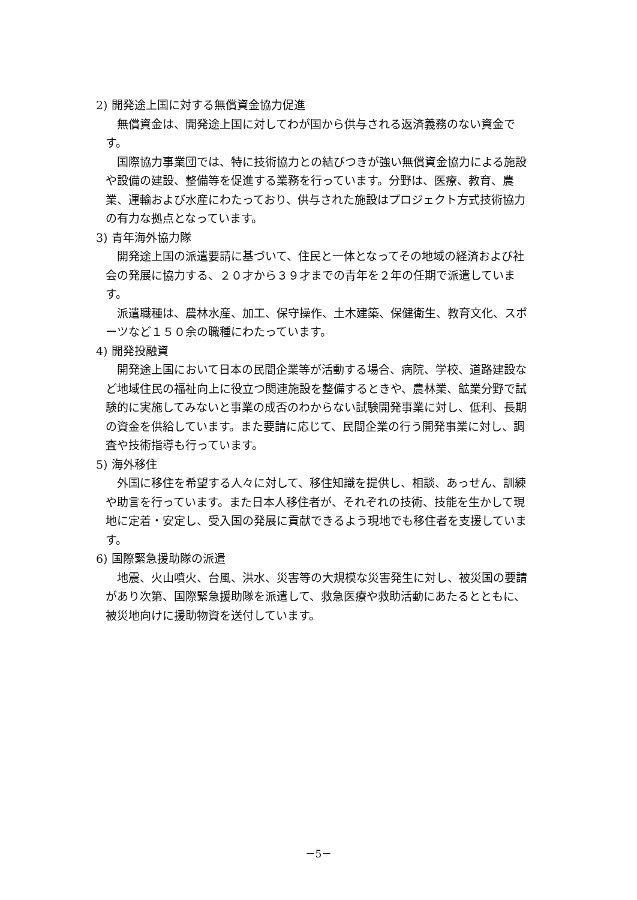2) 開発途上国に対する無償資金協力促進
無償資金は、開発途上国に対してわが国から供与される返済義務のない資金です。
国際協力事業団では、特に技術協力との結びつきが強い無償資金協力による施設や設備の建設、整備等を促進する業務を行っています。分野は、医療、教育、農業、運輸および水産にわたっており、供与された施設はプロジェクト方式技術協力の有力な拠点となっています。
3) 青年海外協力隊
開発途上国の派遣要請に基づいて、住民と一体となってその地域の経済および社会の発展に協力する、２０才から３９才までの青年を２年の任期で派遣しています。
派遣職種は、農林水産、加工、保守操作、土木建築、保健衛生、教育文化、スポーツなど１５０余の職種にわたっています。
4) 開発投融資
開発途上国において日本の民間企業等が活動する場合、病院、学校、道路建設など地域住民の福祉向上に役立つ関連施設を整備するときや、農林業、鉱業分野で試験的に実施してみないと事業の成否のわからない試験開発事業に対し、低利、長期の資金を供給しています。また要請に応じて、民間企業の行う開発事業に対し、調査や技術指導も行っています。
5) 海外移住
外国に移住を希望する人々に対して、移住知識を提供し、相談、あっせん、訓練や助言を行っています。また日本人移住者が、それぞれの技術、技能を生かして現地に定着・安定し、受入国の発展に貢献できるよう現地でも移住者を支援しています。
6) 国際緊急援助隊の派遣
地震、火山噴火、台風、洪水、災害等の大規模な災害発生に対し、被災国の要請があり次第、国際緊急援助隊を派遣して、救急医療や救助活動にあたるとともに、被災地向けに援助物資を送付しています。
－5－